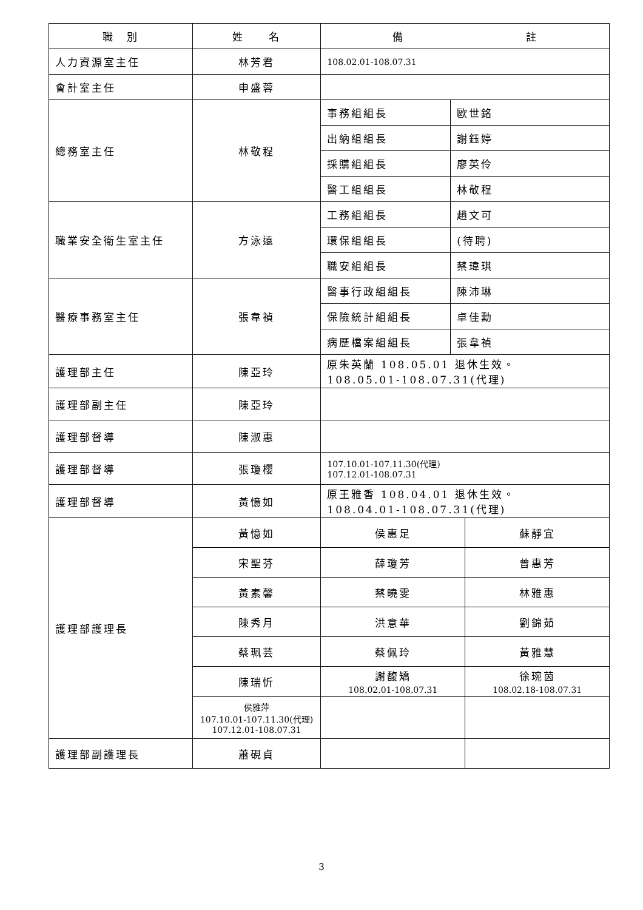| 職 別 | 姓 名 | 備 註 | | |
| --- | --- | --- | --- | --- |
| 人力資源室主任 | 林芳君 | 108.02.01-108.07.31 | | |
| 會計室主任 | 申盛蓉 | | | |
| 總務室主任 | 林敬程 | 事務組組長 | 歐世銘 | |
| | | 出納組組長 | 謝鈺婷 | |
| | | 採購組組長 | 廖英伶 | |
| | | 醫工組組長 | 林敬程 | |
| 職業安全衛生室主任 | 方泳遠 | 工務組組長 | 趙文可 | |
| | | 環保組組長 | (待聘) | |
| | | 職安組組長 | 蔡瑋琪 | |
| 醫療事務室主任 | 張韋禎 | 醫事行政組組長 | 陳沛琳 | |
| | | 保險統計組組長 | 卓佳勳 | |
| | | 病歷檔案組組長 | 張韋禎 | |
| 護理部主任 | 陳亞玲 | 原朱英蘭 108.05.01 退休生效。 108.05.01-108.07.31(代理) | | |
| 護理部副主任 | 陳亞玲 | | | |
| 護理部督導 | 陳淑惠 | | | |
| 護理部督導 | 張瓊櫻 | 107.10.01-107.11.30(代理) 107.12.01-108.07.31 | | |
| 護理部督導 | 黃憶如 | 原王雅香 108.04.01 退休生效。 108.04.01-108.07.31(代理) | | |
| 護理部護理長 | 黃憶如 | 侯惠足 | | 蘇靜宜 |
| | 宋聖芬 | 薛瓊芳 | | 曾惠芳 |
| | 黃素馨 | 蔡曉雯 | | 林雅惠 |
| | 陳秀月 | 洪意華 | | 劉錦茹 |
| | 蔡珮芸 | 蔡佩玲 | | 黃雅慧 |
| | 陳瑞忻 | 謝馥矯 108.02.01-108.07.31 | | 徐琬茵 108.02.18-108.07.31 |
| | 侯雅萍 107.10.01-107.11.30(代理) 107.12.01-108.07.31 | | | |
| 護理部副護理長 | 蕭硯貞 | | | |
3